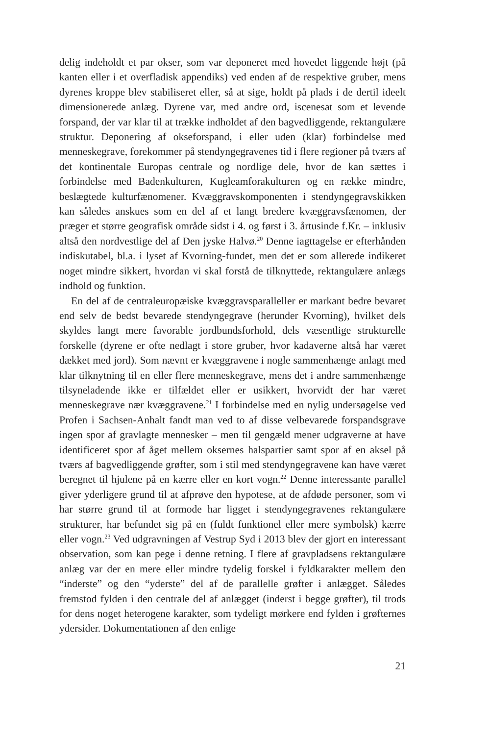delig indeholdt et par okser, som var deponeret med hovedet liggende højt (på kanten eller i et overfladisk appendiks) ved enden af de respektive gruber, mens dyrenes kroppe blev stabiliseret eller, så at sige, holdt på plads i de dertil ideelt dimensionerede anlæg. Dyrene var, med andre ord, iscenesat som et levende forspand, der var klar til at trække indholdet af den bagvedliggende, rektangulære struktur. Deponering af okseforspand, i eller uden (klar) forbindelse med menneskegrave, forekommer på stendyngegravenes tid i flere regioner på tværs af det kontinentale Europas centrale og nordlige dele, hvor de kan sættes i forbindelse med Badenkulturen, Kugleamforakulturen og en række mindre, beslægtede kulturfænomener. Kvæggravskomponenten i stendyngegravskikken kan således anskues som en del af et langt bredere kvæggravsfænomen, der præger et større geografisk område sidst i 4. og først i 3. årtusinde f.Kr. – inklusiv altså den nordvestlige del af Den jyske Halvø.<sup>20</sup> Denne iagttagelse er efterhånden indiskutabel, bl.a. i lyset af Kvorning-fundet, men det er som allerede indikeret noget mindre sikkert, hvordan vi skal forstå de tilknyttede, rektangulære anlægs indhold og funktion.
En del af de centraleuropæiske kvæggravsparalleller er markant bedre bevaret end selv de bedst bevarede stendyngegrave (herunder Kvorning), hvilket dels skyldes langt mere favorable jordbundsforhold, dels væsentlige strukturelle forskelle (dyrene er ofte nedlagt i store gruber, hvor kadaverne altså har været dækket med jord). Som nævnt er kvæggravene i nogle sammenhænge anlagt med klar tilknytning til en eller flere menneskegrave, mens det i andre sammenhænge tilsyneladende ikke er tilfældet eller er usikkert, hvorvidt der har været menneskegrave nær kvæggravene.<sup>21</sup> I forbindelse med en nylig undersøgelse ved Profen i Sachsen-Anhalt fandt man ved to af disse velbevarede forspandsgrave ingen spor af gravlagte mennesker – men til gengæld mener udgraverne at have identificeret spor af åget mellem oksernes halspartier samt spor af en aksel på tværs af bagvedliggende grøfter, som i stil med stendyngegravene kan have været beregnet til hjulene på en kærre eller en kort vogn.<sup>22</sup> Denne interessante parallel giver yderligere grund til at afprøve den hypotese, at de afdøde personer, som vi har større grund til at formode har ligget i stendyngegravenes rektangulære strukturer, har befundet sig på en (fuldt funktionel eller mere symbolsk) kærre eller vogn.<sup>23</sup> Ved udgravningen af Vestrup Syd i 2013 blev der gjort en interessant observation, som kan pege i denne retning. I flere af gravpladsens rektangulære anlæg var der en mere eller mindre tydelig forskel i fyldkarakter mellem den “inderste” og den “yderste” del af de parallelle grøfter i anlægget. Således fremstod fylden i den centrale del af anlægget (inderst i begge grøfter), til trods for dens noget heterogene karakter, som tydeligt mørkere end fylden i grøfternes ydersider. Dokumentationen af den enlige
21